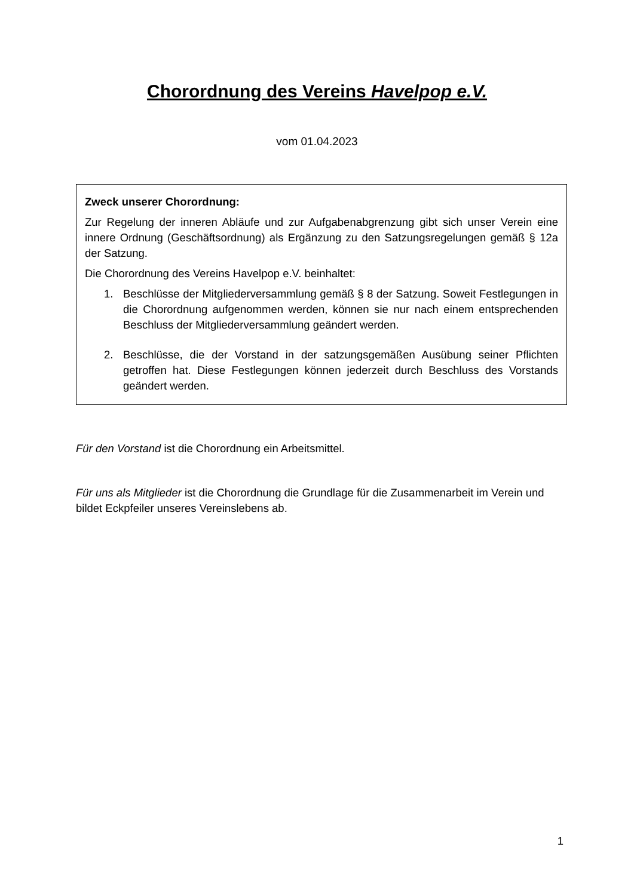Chorordnung des Vereins Havelpop e.V.
vom 01.04.2023
Zweck unserer Chorordnung:
Zur Regelung der inneren Abläufe und zur Aufgabenabgrenzung gibt sich unser Verein eine innere Ordnung (Geschäftsordnung) als Ergänzung zu den Satzungsregelungen gemäß § 12a der Satzung.
Die Chorordnung des Vereins Havelpop e.V. beinhaltet:
1. Beschlüsse der Mitgliederversammlung gemäß § 8 der Satzung. Soweit Festlegungen in die Chorordnung aufgenommen werden, können sie nur nach einem entsprechenden Beschluss der Mitgliederversammlung geändert werden.
2. Beschlüsse, die der Vorstand in der satzungsgemäßen Ausübung seiner Pflichten getroffen hat. Diese Festlegungen können jederzeit durch Beschluss des Vorstands geändert werden.
Für den Vorstand ist die Chorordnung ein Arbeitsmittel.
Für uns als Mitglieder ist die Chorordnung die Grundlage für die Zusammenarbeit im Verein und bildet Eckpfeiler unseres Vereinslebens ab.
1